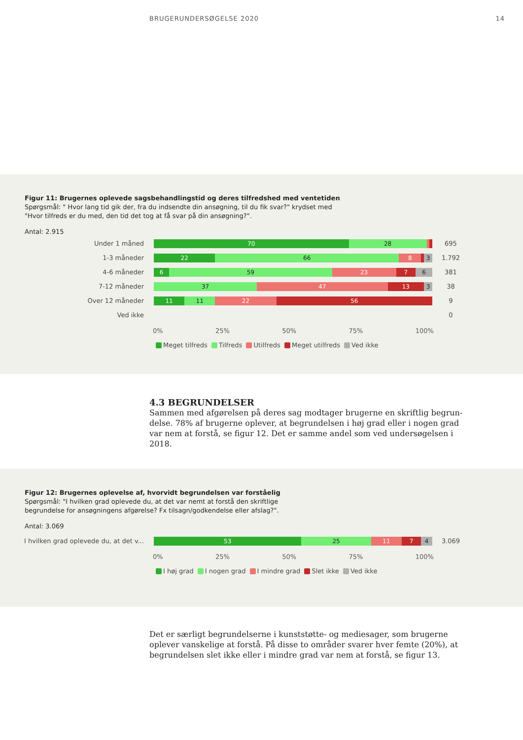BRUGERUNDERSØGELSE 2020 14
Figur 11: Brugernes oplevede sagsbehandlingstid og deres tilfredshed med ventetiden
Spørgsmål: " Hvor lang tid gik der, fra du indsendte din ansøgning, til du fik svar?" krydset med
"Hvor tilfreds er du med, den tid det tog at få svar på din ansøgning?".
Antal: 2.915
Under 1 måned
70 28
695
1-3 måneder
22 66 8 3
1.792
4-6 måneder
6 59 23 7 6
381
7-12 måneder
37 47 13 3
38
Over 12 måneder
11 11 22 56
9
Ved ikke 0
0% 25% 50% 75% 100%
Meget tilfreds Tilfreds Utilfreds Meget utilfreds Ved ikke
4.3 BEGRUNDELSER
Sammen med afgørelsen på deres sag modtager brugerne en skriftlig begrun-delse. 78% af brugerne oplever, at begrundelsen i høj grad eller i nogen grad var nem at forstå, se figur 12. Det er samme andel som ved undersøgelsen i 2018.
Figur 12: Brugernes oplevelse af, hvorvidt begrundelsen var forståelig
Spørgsmål: "I hvilken grad oplevede du, at det var nemt at forstå den skriftlige
begrundelse for ansøgningens afgørelse? Fx tilsagn/godkendelse eller afslag?".
Antal: 3.069
I hvilken grad oplevede du, at det v...
53 25 11 7 4
3.069
0% 25% 50% 75% 100%
I høj grad I nogen grad I mindre grad Slet ikke Ved ikke
Det er særligt begrundelserne i kunststøtte- og mediesager, som brugerne oplever vanskelige at forstå. På disse to områder svarer hver femte (20%), at begrundelsen slet ikke eller i mindre grad var nem at forstå, se figur 13.